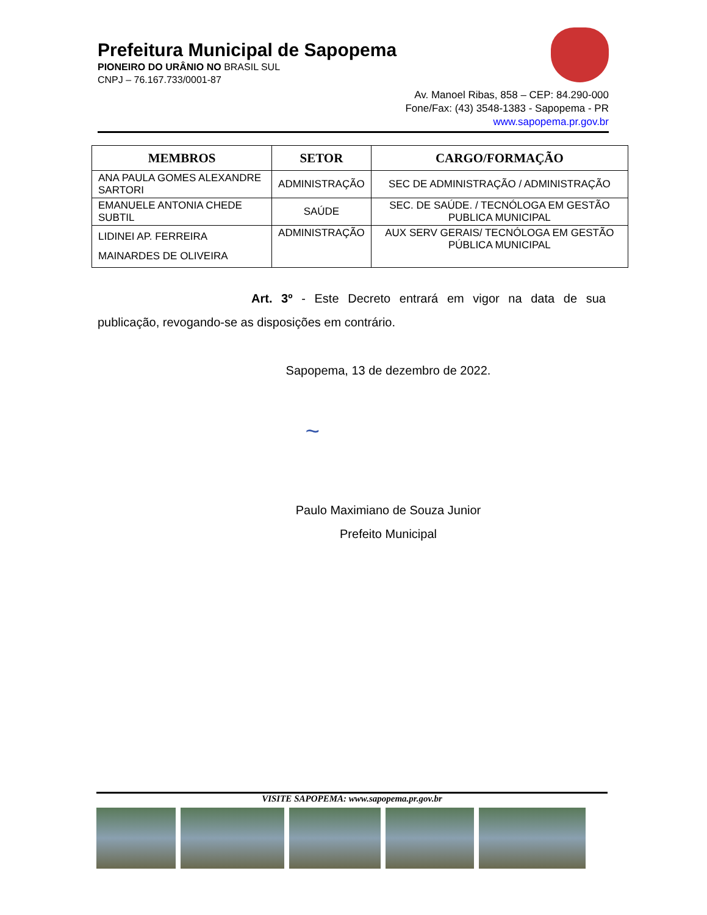Prefeitura Municipal de Sapopema
PIONEIRO DO URÂNIO NO BRASIL SUL
CNPJ – 76.167.733/0001-87
Av. Manoel Ribas, 858 – CEP: 84.290-000
Fone/Fax: (43) 3548-1383 - Sapopema - PR
www.sapopema.pr.gov.br
| MEMBROS | SETOR | CARGO/FORMAÇÃO |
| --- | --- | --- |
| ANA PAULA GOMES ALEXANDRE SARTORI | ADMINISTRAÇÃO | SEC DE ADMINISTRAÇÃO / ADMINISTRAÇÃO |
| EMANUELE ANTONIA CHEDE SUBTIL | SAÚDE | SEC. DE SAÚDE. / TECNÓLOGA EM GESTÃO PUBLICA MUNICIPAL |
| LIDINEI AP. FERREIRA MAINARDES DE OLIVEIRA | ADMINISTRAÇÃO | AUX SERV GERAIS/ TECNÓLOGA EM GESTÃO PÚBLICA MUNICIPAL |
Art. 3º - Este Decreto entrará em vigor na data de sua publicação, revogando-se as disposições em contrário.
Sapopema, 13 de dezembro de 2022.
~
Paulo Maximiano de Souza Junior
Prefeito Municipal
VISITE SAPOPEMA: www.sapopema.pr.gov.br